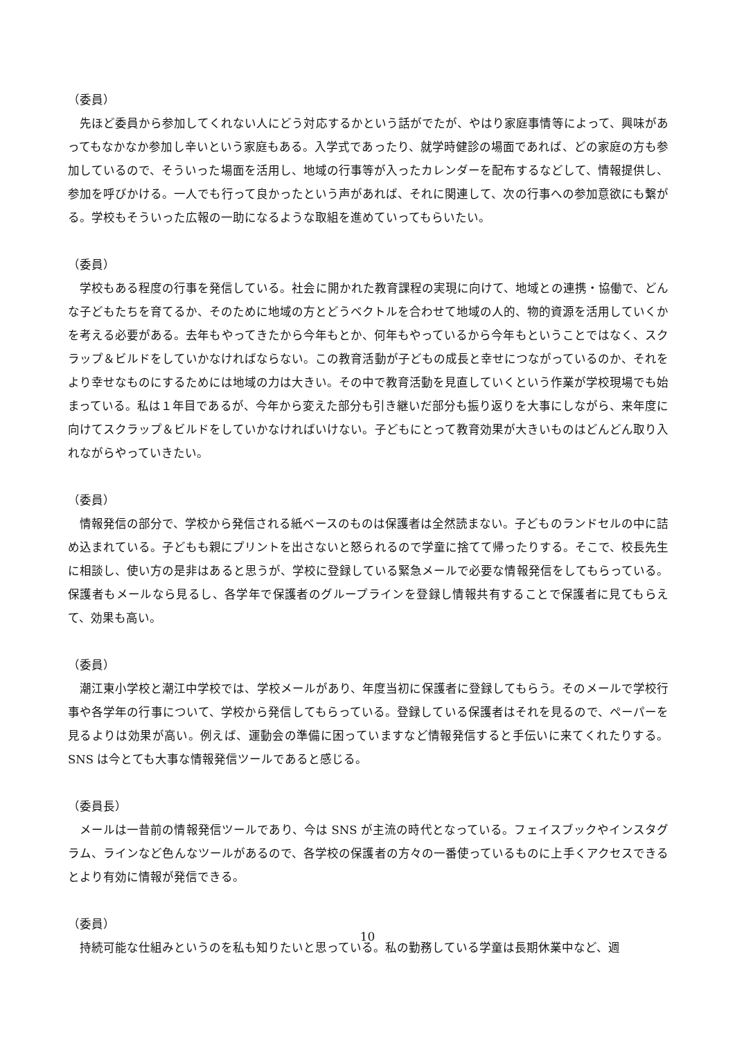（委員）
先ほど委員から参加してくれない人にどう対応するかという話がでたが、やはり家庭事情等によって、興味があってもなかなか参加し辛いという家庭もある。入学式であったり、就学時健診の場面であれば、どの家庭の方も参加しているので、そういった場面を活用し、地域の行事等が入ったカレンダーを配布するなどして、情報提供し、参加を呼びかける。一人でも行って良かったという声があれば、それに関連して、次の行事への参加意欲にも繋がる。学校もそういった広報の一助になるような取組を進めていってもらいたい。
（委員）
学校もある程度の行事を発信している。社会に開かれた教育課程の実現に向けて、地域との連携・協働で、どんな子どもたちを育てるか、そのために地域の方とどうベクトルを合わせて地域の人的、物的資源を活用していくかを考える必要がある。去年もやってきたから今年もとか、何年もやっているから今年もということではなく、スクラップ＆ビルドをしていかなければならない。この教育活動が子どもの成長と幸せにつながっているのか、それをより幸せなものにするためには地域の力は大きい。その中で教育活動を見直していくという作業が学校現場でも始まっている。私は１年目であるが、今年から変えた部分も引き継いだ部分も振り返りを大事にしながら、来年度に向けてスクラップ＆ビルドをしていかなければいけない。子どもにとって教育効果が大きいものはどんどん取り入れながらやっていきたい。
（委員）
情報発信の部分で、学校から発信される紙ベースのものは保護者は全然読まない。子どものランドセルの中に詰め込まれている。子どもも親にプリントを出さないと怒られるので学童に捨てて帰ったりする。そこで、校長先生に相談し、使い方の是非はあると思うが、学校に登録している緊急メールで必要な情報発信をしてもらっている。保護者もメールなら見るし、各学年で保護者のグループラインを登録し情報共有することで保護者に見てもらえて、効果も高い。
（委員）
潮江東小学校と潮江中学校では、学校メールがあり、年度当初に保護者に登録してもらう。そのメールで学校行事や各学年の行事について、学校から発信してもらっている。登録している保護者はそれを見るので、ペーパーを見るよりは効果が高い。例えば、運動会の準備に困っていますなど情報発信すると手伝いに来てくれたりする。SNS は今とても大事な情報発信ツールであると感じる。
（委員長）
メールは一昔前の情報発信ツールであり、今は SNS が主流の時代となっている。フェイスブックやインスタグラム、ラインなど色んなツールがあるので、各学校の保護者の方々の一番使っているものに上手くアクセスできるとより有効に情報が発信できる。
（委員）
持続可能な仕組みというのを私も知りたいと思っている。私の勤務している学童は長期休業中など、週
10